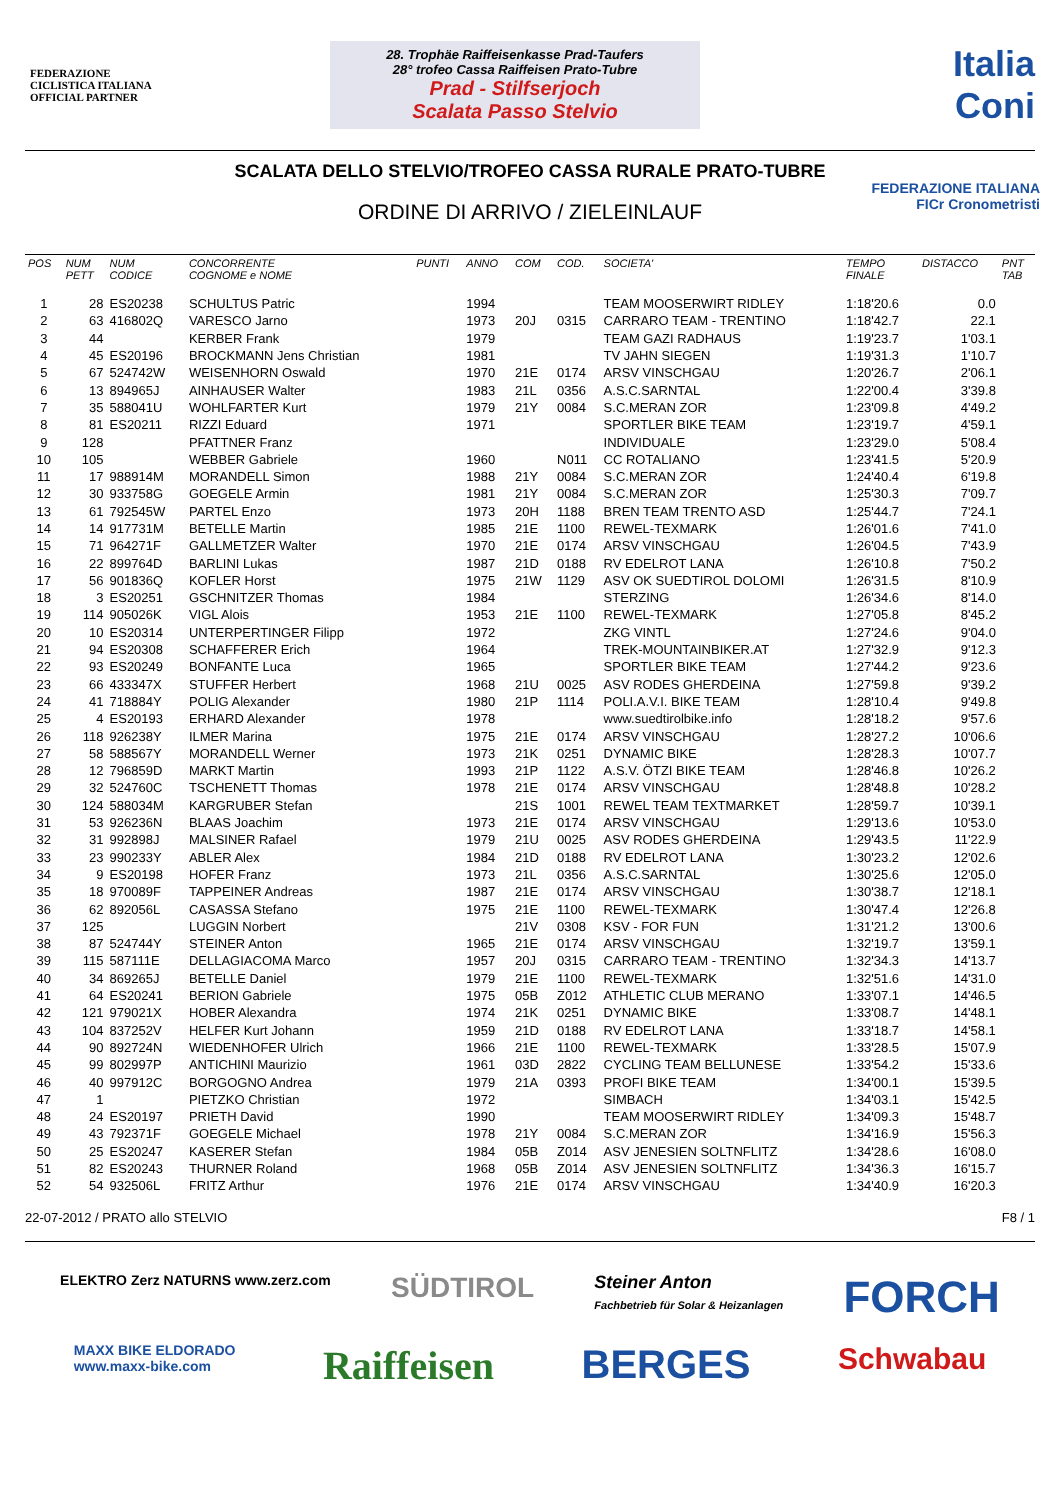FEDERAZIONE CICLISTICA ITALIANA OFFICIAL PARTNER
28. Trophäe Raiffeisenkasse Prad-Taufers
28° trofeo Cassa Raiffeisen Prato-Tubre
Prad - Stilfserjoch
Scalata Passo Stelvio
Italia
Coni
SCALATA DELLO STELVIO/TROFEO CASSA RURALE PRATO-TUBRE
ORDINE DI ARRIVO / ZIELEINLAUF
FEDERAZIONE ITALIANA
FICr Cronometristi
| POS | NUM PETT | NUM CODICE | CONCORRENTE COGNOME e NOME | PUNTI | ANNO | COM | COD. | SOCIETA' | TEMPO FINALE | DISTACCO | PNT TAB |
| --- | --- | --- | --- | --- | --- | --- | --- | --- | --- | --- | --- |
| 1 | 28 | ES20238 | SCHULTUS Patric | | 1994 | | | TEAM MOOSERWIRT RIDLEY | 1:18'20.6 | 0.0 | |
| 2 | 63 | 416802Q | VARESCO Jarno | | 1973 | 20J | 0315 | CARRARO TEAM - TRENTINO | 1:18'42.7 | 22.1 | |
| 3 | 44 | | KERBER Frank | | 1979 | | | TEAM GAZI RADHAUS | 1:19'23.7 | 1'03.1 | |
| 4 | 45 | ES20196 | BROCKMANN Jens Christian | | 1981 | | | TV JAHN SIEGEN | 1:19'31.3 | 1'10.7 | |
| 5 | 67 | 524742W | WEISENHORN Oswald | | 1970 | 21E | 0174 | ARSV VINSCHGAU | 1:20'26.7 | 2'06.1 | |
| 6 | 13 | 894965J | AINHAUSER Walter | | 1983 | 21L | 0356 | A.S.C.SARNTAL | 1:22'00.4 | 3'39.8 | |
| 7 | 35 | 588041U | WOHLFARTER Kurt | | 1979 | 21Y | 0084 | S.C.MERAN ZOR | 1:23'09.8 | 4'49.2 | |
| 8 | 81 | ES20211 | RIZZI Eduard | | 1971 | | | SPORTLER BIKE TEAM | 1:23'19.7 | 4'59.1 | |
| 9 | 128 | | PFATTNER Franz | | | | | INDIVIDUALE | 1:23'29.0 | 5'08.4 | |
| 10 | 105 | | WEBBER Gabriele | | 1960 | | N011 | CC ROTALIANO | 1:23'41.5 | 5'20.9 | |
| 11 | 17 | 988914M | MORANDELL Simon | | 1988 | 21Y | 0084 | S.C.MERAN ZOR | 1:24'40.4 | 6'19.8 | |
| 12 | 30 | 933758G | GOEGELE Armin | | 1981 | 21Y | 0084 | S.C.MERAN ZOR | 1:25'30.3 | 7'09.7 | |
| 13 | 61 | 792545W | PARTEL Enzo | | 1973 | 20H | 1188 | BREN TEAM TRENTO ASD | 1:25'44.7 | 7'24.1 | |
| 14 | 14 | 917731M | BETELLE Martin | | 1985 | 21E | 1100 | REWEL-TEXMARK | 1:26'01.6 | 7'41.0 | |
| 15 | 71 | 964271F | GALLMETZER Walter | | 1970 | 21E | 0174 | ARSV VINSCHGAU | 1:26'04.5 | 7'43.9 | |
| 16 | 22 | 899764D | BARLINI Lukas | | 1987 | 21D | 0188 | RV EDELROT LANA | 1:26'10.8 | 7'50.2 | |
| 17 | 56 | 901836Q | KOFLER Horst | | 1975 | 21W | 1129 | ASV OK SUEDTIROL DOLOMI | 1:26'31.5 | 8'10.9 | |
| 18 | 3 | ES20251 | GSCHNITZER Thomas | | 1984 | | | STERZING | 1:26'34.6 | 8'14.0 | |
| 19 | 114 | 905026K | VIGL Alois | | 1953 | 21E | 1100 | REWEL-TEXMARK | 1:27'05.8 | 8'45.2 | |
| 20 | 10 | ES20314 | UNTERPERTINGER Filipp | | 1972 | | | ZKG VINTL | 1:27'24.6 | 9'04.0 | |
| 21 | 94 | ES20308 | SCHAFFERER Erich | | 1964 | | | TREK-MOUNTAINBIKER.AT | 1:27'32.9 | 9'12.3 | |
| 22 | 93 | ES20249 | BONFANTE Luca | | 1965 | | | SPORTLER BIKE TEAM | 1:27'44.2 | 9'23.6 | |
| 23 | 66 | 433347X | STUFFER Herbert | | 1968 | 21U | 0025 | ASV RODES GHERDEINA | 1:27'59.8 | 9'39.2 | |
| 24 | 41 | 718884Y | POLIG Alexander | | 1980 | 21P | 1114 | POLI.A.V.I. BIKE TEAM | 1:28'10.4 | 9'49.8 | |
| 25 | 4 | ES20193 | ERHARD Alexander | | 1978 | | | www.suedtirolbike.info | 1:28'18.2 | 9'57.6 | |
| 26 | 118 | 926238Y | ILMER Marina | | 1975 | 21E | 0174 | ARSV VINSCHGAU | 1:28'27.2 | 10'06.6 | |
| 27 | 58 | 588567Y | MORANDELL Werner | | 1973 | 21K | 0251 | DYNAMIC BIKE | 1:28'28.3 | 10'07.7 | |
| 28 | 12 | 796859D | MARKT Martin | | 1993 | 21P | 1122 | A.S.V. ÖTZI BIKE TEAM | 1:28'46.8 | 10'26.2 | |
| 29 | 32 | 524760C | TSCHENETT Thomas | | 1978 | 21E | 0174 | ARSV VINSCHGAU | 1:28'48.8 | 10'28.2 | |
| 30 | 124 | 588034M | KARGRUBER Stefan | | | 21S | 1001 | REWEL TEAM TEXTMARKET | 1:28'59.7 | 10'39.1 | |
| 31 | 53 | 926236N | BLAAS Joachim | | 1973 | 21E | 0174 | ARSV VINSCHGAU | 1:29'13.6 | 10'53.0 | |
| 32 | 31 | 992898J | MALSINER Rafael | | 1979 | 21U | 0025 | ASV RODES GHERDEINA | 1:29'43.5 | 11'22.9 | |
| 33 | 23 | 990233Y | ABLER Alex | | 1984 | 21D | 0188 | RV EDELROT LANA | 1:30'23.2 | 12'02.6 | |
| 34 | 9 | ES20198 | HOFER Franz | | 1973 | 21L | 0356 | A.S.C.SARNTAL | 1:30'25.6 | 12'05.0 | |
| 35 | 18 | 970089F | TAPPEINER Andreas | | 1987 | 21E | 0174 | ARSV VINSCHGAU | 1:30'38.7 | 12'18.1 | |
| 36 | 62 | 892056L | CASASSA Stefano | | 1975 | 21E | 1100 | REWEL-TEXMARK | 1:30'47.4 | 12'26.8 | |
| 37 | 125 | | LUGGIN Norbert | | | 21V | 0308 | KSV - FOR FUN | 1:31'21.2 | 13'00.6 | |
| 38 | 87 | 524744Y | STEINER Anton | | 1965 | 21E | 0174 | ARSV VINSCHGAU | 1:32'19.7 | 13'59.1 | |
| 39 | 115 | 587111E | DELLAGIACOMA Marco | | 1957 | 20J | 0315 | CARRARO TEAM - TRENTINO | 1:32'34.3 | 14'13.7 | |
| 40 | 34 | 869265J | BETELLE Daniel | | 1979 | 21E | 1100 | REWEL-TEXMARK | 1:32'51.6 | 14'31.0 | |
| 41 | 64 | ES20241 | BERION Gabriele | | 1975 | 05B | Z012 | ATHLETIC CLUB MERANO | 1:33'07.1 | 14'46.5 | |
| 42 | 121 | 979021X | HOBER Alexandra | | 1974 | 21K | 0251 | DYNAMIC BIKE | 1:33'08.7 | 14'48.1 | |
| 43 | 104 | 837252V | HELFER Kurt Johann | | 1959 | 21D | 0188 | RV EDELROT LANA | 1:33'18.7 | 14'58.1 | |
| 44 | 90 | 892724N | WIEDENHOFER Ulrich | | 1966 | 21E | 1100 | REWEL-TEXMARK | 1:33'28.5 | 15'07.9 | |
| 45 | 99 | 802997P | ANTICHINI Maurizio | | 1961 | 03D | 2822 | CYCLING TEAM BELLUNESE | 1:33'54.2 | 15'33.6 | |
| 46 | 40 | 997912C | BORGOGNO Andrea | | 1979 | 21A | 0393 | PROFI BIKE TEAM | 1:34'00.1 | 15'39.5 | |
| 47 | 1 | | PIETZKO Christian | | 1972 | | | SIMBACH | 1:34'03.1 | 15'42.5 | |
| 48 | 24 | ES20197 | PRIETH David | | 1990 | | | TEAM MOOSERWIRT RIDLEY | 1:34'09.3 | 15'48.7 | |
| 49 | 43 | 792371F | GOEGELE Michael | | 1978 | 21Y | 0084 | S.C.MERAN ZOR | 1:34'16.9 | 15'56.3 | |
| 50 | 25 | ES20247 | KASERER Stefan | | 1984 | 05B | Z014 | ASV JENESIEN SOLTNFLITZ | 1:34'28.6 | 16'08.0 | |
| 51 | 82 | ES20243 | THURNER Roland | | 1968 | 05B | Z014 | ASV JENESIEN SOLTNFLITZ | 1:34'36.3 | 16'15.7 | |
| 52 | 54 | 932506L | FRITZ Arthur | | 1976 | 21E | 0174 | ARSV VINSCHGAU | 1:34'40.9 | 16'20.3 | |
22-07-2012 / PRATO allo STELVIO F8 / 1
ELEKTRO Zerz NATURNS www.zerz.com SÜDTIROL Steiner Anton
Fachbetrieb für Solar & Heizanlagen FORCH MAXX BIKE ELDORADO
www.maxx-bike.com Raiffeisen BERGES Schwabau